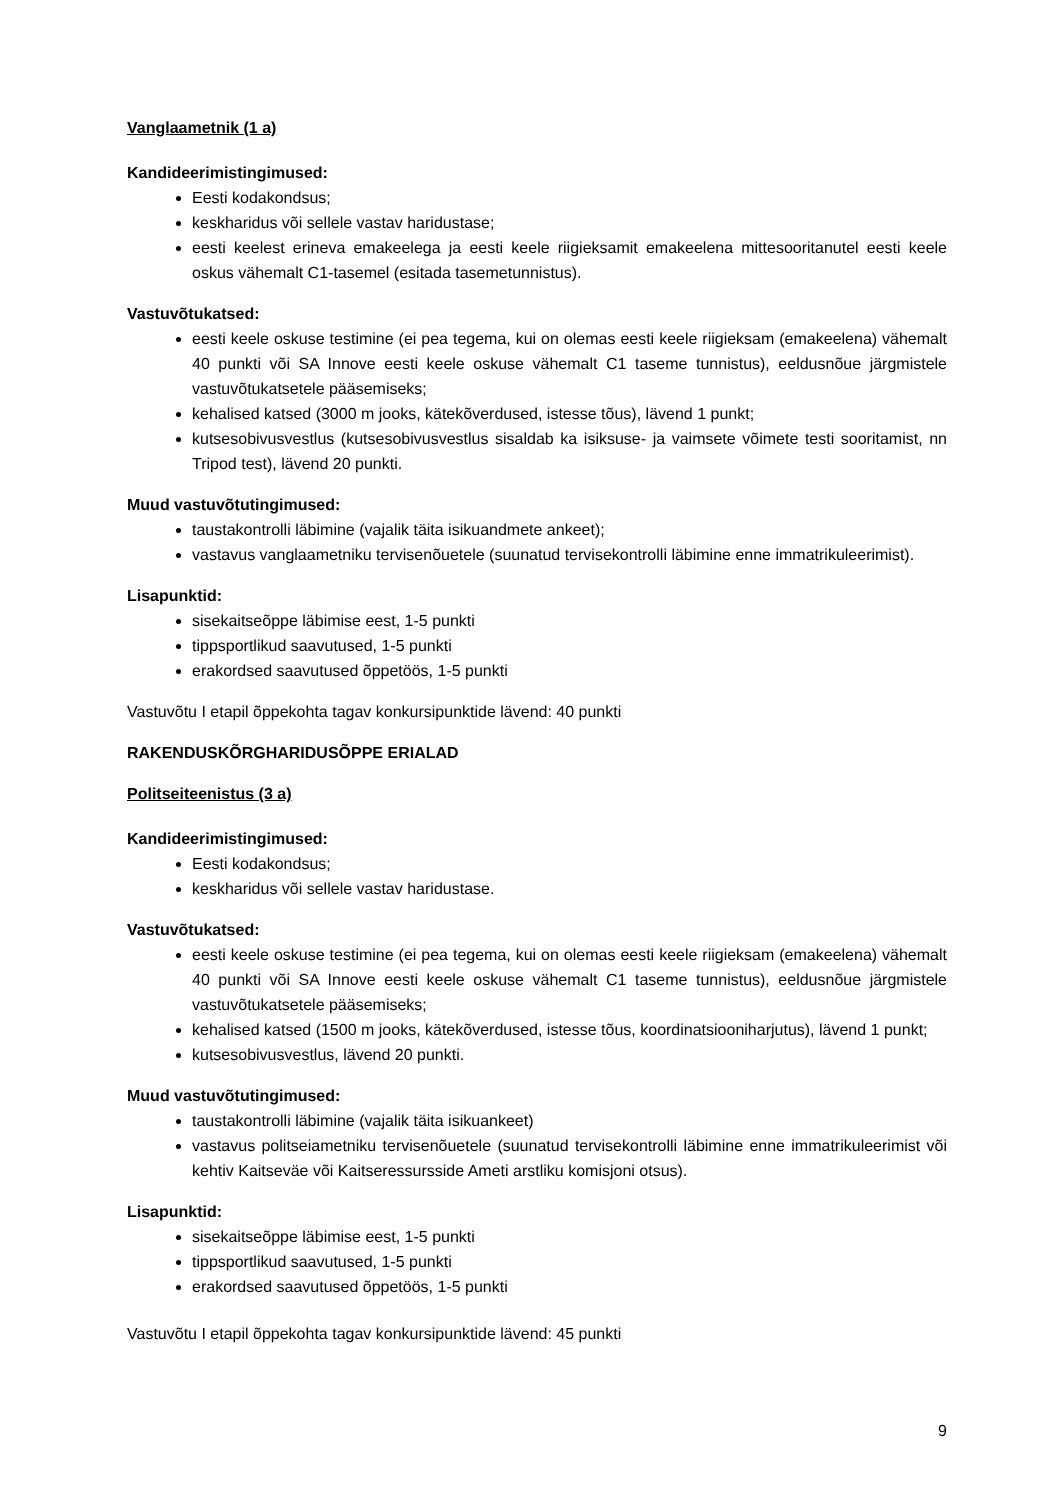Vanglaametnik (1 a)
Kandideerimistingimused:
Eesti kodakondsus;
keskharidus või sellele vastav haridustase;
eesti keelest erineva emakeelega ja eesti keele riigieksamit emakeelena mittesooritanutel eesti keele oskus vähemalt C1-tasemel (esitada tasemetunnistus).
Vastuvõtukatsed:
eesti keele oskuse testimine (ei pea tegema, kui on olemas eesti keele riigieksam (emakeelena) vähemalt 40 punkti või SA Innove eesti keele oskuse vähemalt C1 taseme tunnistus), eeldusnõue järgmistele vastuvõtukatsetele pääsemiseks;
kehalised katsed (3000 m jooks, kätekõverdused, istesse tõus), lävend 1 punkt;
kutsesobivusvestlus (kutsesobivusvestlus sisaldab ka isiksuse- ja vaimsete võimete testi sooritamist, nn Tripod test), lävend 20 punkti.
Muud vastuvõtutingimused:
taustakontrolli läbimine (vajalik täita isikuandmete ankeet);
vastavus vanglaametniku tervisenõuetele (suunatud tervisekontrolli läbimine enne immatrikuleerimist).
Lisapunktid:
sisekaitseõppe läbimise eest, 1-5 punkti
tippsportlikud saavutused, 1-5 punkti
erakordsed saavutused õppetöös, 1-5 punkti
Vastuvõtu I etapil õppekohta tagav konkursipunktide lävend: 40 punkti
RAKENDUSKÕRGHARIDUSÕPPE ERIALAD
Politseiteenistus (3 a)
Kandideerimistingimused:
Eesti kodakondsus;
keskharidus või sellele vastav haridustase.
Vastuvõtukatsed:
eesti keele oskuse testimine (ei pea tegema, kui on olemas eesti keele riigieksam (emakeelena) vähemalt 40 punkti või SA Innove eesti keele oskuse vähemalt C1 taseme tunnistus), eeldusnõue järgmistele vastuvõtukatsetele pääsemiseks;
kehalised katsed (1500 m jooks, kätekõverdused, istesse tõus, koordinatsiooniharjutus), lävend 1 punkt;
kutsesobivusvestlus, lävend 20 punkti.
Muud vastuvõtutingimused:
taustakontrolli läbimine (vajalik täita isikuankeet)
vastavus politseiametniku tervisenõuetele (suunatud tervisekontrolli läbimine enne immatrikuleerimist või kehtiv Kaitseväe või Kaitseressursside Ameti arstliku komisjoni otsus).
Lisapunktid:
sisekaitseõppe läbimise eest, 1-5 punkti
tippsportlikud saavutused, 1-5 punkti
erakordsed saavutused õppetöös, 1-5 punkti
Vastuvõtu I etapil õppekohta tagav konkursipunktide lävend: 45 punkti
9